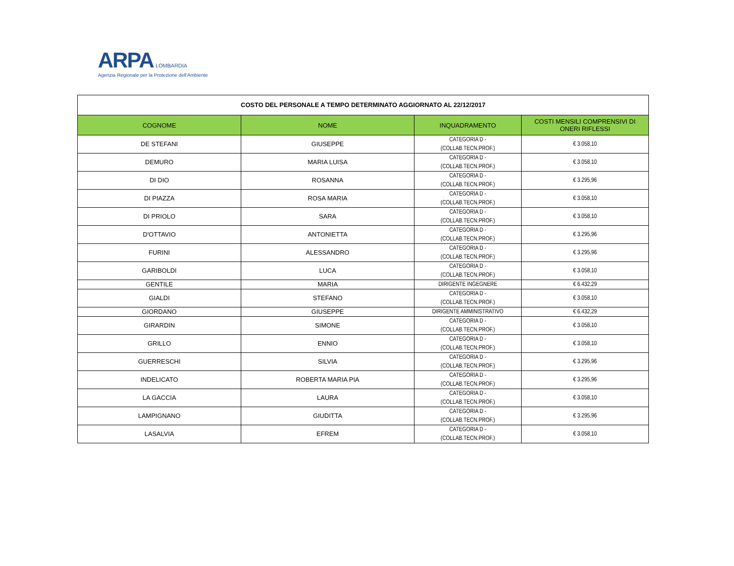ARPA LOMBARDIA
Agenzia Regionale per la Protezione dell'Ambiente
| COSTO DEL PERSONALE A TEMPO DETERMINATO AGGIORNATO AL 22/12/2017 | | | |
| COGNOME | NOME | INQUADRAMENTO | COSTI MENSILI COMPRENSIVI DI ONERI RIFLESSI |
| DE STEFANI | GIUSEPPE | CATEGORIA D - (COLLAB.TECN.PROF.) | € 3.058,10 |
| DEMURO | MARIA LUISA | CATEGORIA D - (COLLAB.TECN.PROF.) | € 3.058,10 |
| DI DIO | ROSANNA | CATEGORIA D - (COLLAB.TECN.PROF.) | € 3.295,96 |
| DI PIAZZA | ROSA MARIA | CATEGORIA D - (COLLAB.TECN.PROF.) | € 3.058,10 |
| DI PRIOLO | SARA | CATEGORIA D - (COLLAB.TECN.PROF.) | € 3.058,10 |
| D'OTTAVIO | ANTONIETTA | CATEGORIA D - (COLLAB.TECN.PROF.) | € 3.295,96 |
| FURINI | ALESSANDRO | CATEGORIA D - (COLLAB.TECN.PROF.) | € 3.295,96 |
| GARIBOLDI | LUCA | CATEGORIA D - (COLLAB.TECN.PROF.) | € 3.058,10 |
| GENTILE | MARIA | DIRIGENTE INGEGNERE | € 6.432,29 |
| GIALDI | STEFANO | CATEGORIA D - (COLLAB.TECN.PROF.) | € 3.058,10 |
| GIORDANO | GIUSEPPE | DIRIGENTE AMMINISTRATIVO | € 6.432,29 |
| GIRARDIN | SIMONE | CATEGORIA D - (COLLAB.TECN.PROF.) | € 3.058,10 |
| GRILLO | ENNIO | CATEGORIA D - (COLLAB.TECN.PROF.) | € 3.058,10 |
| GUERRESCHI | SILVIA | CATEGORIA D - (COLLAB.TECN.PROF.) | € 3.295,96 |
| INDELICATO | ROBERTA MARIA PIA | CATEGORIA D - (COLLAB.TECN.PROF.) | € 3.295,96 |
| LA GACCIA | LAURA | CATEGORIA D - (COLLAB.TECN.PROF.) | € 3.058,10 |
| LAMPIGNANO | GIUDITTA | CATEGORIA D - (COLLAB.TECN.PROF.) | € 3.295,96 |
| LASALVIA | EFREM | CATEGORIA D - (COLLAB.TECN.PROF.) | € 3.058,10 |